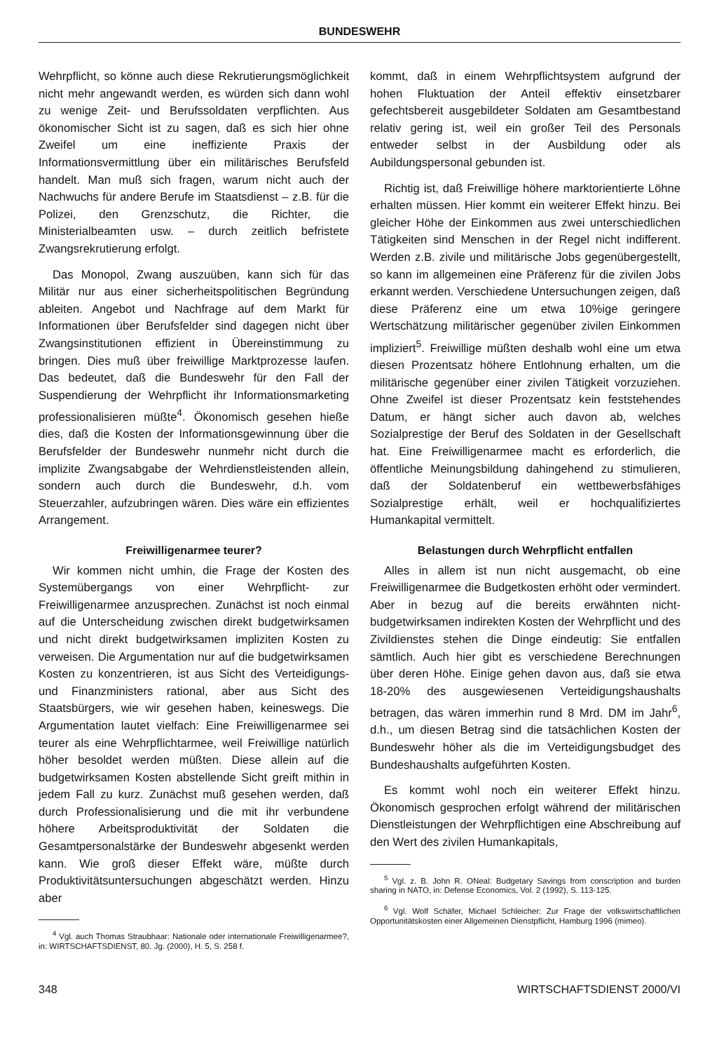BUNDESWEHR
Wehrpflicht, so könne auch diese Rekrutierungsmöglichkeit nicht mehr angewandt werden, es würden sich dann wohl zu wenige Zeit- und Berufssoldaten verpflichten. Aus ökonomischer Sicht ist zu sagen, daß es sich hier ohne Zweifel um eine ineffiziente Praxis der Informationsvermittlung über ein militärisches Berufsfeld handelt. Man muß sich fragen, warum nicht auch der Nachwuchs für andere Berufe im Staatsdienst – z.B. für die Polizei, den Grenzschutz, die Richter, die Ministerialbeamten usw. – durch zeitlich befristete Zwangsrekrutierung erfolgt.
Das Monopol, Zwang auszuüben, kann sich für das Militär nur aus einer sicherheitspolitischen Begründung ableiten. Angebot und Nachfrage auf dem Markt für Informationen über Berufsfelder sind dagegen nicht über Zwangsinstitutionen effizient in Übereinstimmung zu bringen. Dies muß über freiwillige Marktprozesse laufen. Das bedeutet, daß die Bundeswehr für den Fall der Suspendierung der Wehrpflicht ihr Informationsmarketing professionalisieren müßte<sup>4</sup>. Ökonomisch gesehen hieße dies, daß die Kosten der Informationsgewinnung über die Berufsfelder der Bundeswehr nunmehr nicht durch die implizite Zwangsabgabe der Wehrdienstleistenden allein, sondern auch durch die Bundeswehr, d.h. vom Steuerzahler, aufzubringen wären. Dies wäre ein effizientes Arrangement.
Freiwilligenarmee teurer?
Wir kommen nicht umhin, die Frage der Kosten des Systemübergangs von einer Wehrpflicht- zur Freiwilligenarmee anzusprechen. Zunächst ist noch einmal auf die Unterscheidung zwischen direkt budgetwirksamen und nicht direkt budgetwirksamen impliziten Kosten zu verweisen. Die Argumentation nur auf die budgetwirksamen Kosten zu konzentrieren, ist aus Sicht des Verteidigungs- und Finanzministers rational, aber aus Sicht des Staatsbürgers, wie wir gesehen haben, keineswegs. Die Argumentation lautet vielfach: Eine Freiwilligenarmee sei teurer als eine Wehrpflichtarmee, weil Freiwillige natürlich höher besoldet werden müßten. Diese allein auf die budgetwirksamen Kosten abstellende Sicht greift mithin in jedem Fall zu kurz. Zunächst muß gesehen werden, daß durch Professionalisierung und die mit ihr verbundene höhere Arbeitsproduktivität der Soldaten die Gesamtpersonalstärke der Bundeswehr abgesenkt werden kann. Wie groß dieser Effekt wäre, müßte durch Produktivitätsuntersuchungen abgeschätzt werden. Hinzu aber
<sup>4</sup> Vgl. auch Thomas Straubhaar: Nationale oder internationale Freiwilligenarmee?, in: WIRTSCHAFTSDIENST, 80. Jg. (2000), H. 5, S. 258 f.
kommt, daß in einem Wehrpflichtsystem aufgrund der hohen Fluktuation der Anteil effektiv einsetzbarer gefechtsbereit ausgebildeter Soldaten am Gesamtbestand relativ gering ist, weil ein großer Teil des Personals entweder selbst in der Ausbildung oder als Aubildungspersonal gebunden ist.
Richtig ist, daß Freiwillige höhere marktorientierte Löhne erhalten müssen. Hier kommt ein weiterer Effekt hinzu. Bei gleicher Höhe der Einkommen aus zwei unterschiedlichen Tätigkeiten sind Menschen in der Regel nicht indifferent. Werden z.B. zivile und militärische Jobs gegenübergestellt, so kann im allgemeinen eine Präferenz für die zivilen Jobs erkannt werden. Verschiedene Untersuchungen zeigen, daß diese Präferenz eine um etwa 10%ige geringere Wertschätzung militärischer gegenüber zivilen Einkommen impliziert<sup>5</sup>. Freiwillige müßten deshalb wohl eine um etwa diesen Prozentsatz höhere Entlohnung erhalten, um die militärische gegenüber einer zivilen Tätigkeit vorzuziehen. Ohne Zweifel ist dieser Prozentsatz kein feststehendes Datum, er hängt sicher auch davon ab, welches Sozialprestige der Beruf des Soldaten in der Gesellschaft hat. Eine Freiwilligenarmee macht es erforderlich, die öffentliche Meinungsbildung dahingehend zu stimulieren, daß der Soldatenberuf ein wettbewerbsfähiges Sozialprestige erhält, weil er hochqualifiziertes Humankapital vermittelt.
Belastungen durch Wehrpflicht entfallen
Alles in allem ist nun nicht ausgemacht, ob eine Freiwilligenarmee die Budgetkosten erhöht oder vermindert. Aber in bezug auf die bereits erwähnten nicht-budgetwirksamen indirekten Kosten der Wehrpflicht und des Zivildienstes stehen die Dinge eindeutig: Sie entfallen sämtlich. Auch hier gibt es verschiedene Berechnungen über deren Höhe. Einige gehen davon aus, daß sie etwa 18-20% des ausgewiesenen Verteidigungshaushalts betragen, das wären immerhin rund 8 Mrd. DM im Jahr<sup>6</sup>, d.h., um diesen Betrag sind die tatsächlichen Kosten der Bundeswehr höher als die im Verteidigungsbudget des Bundeshaushalts aufgeführten Kosten.
Es kommt wohl noch ein weiterer Effekt hinzu. Ökonomisch gesprochen erfolgt während der militärischen Dienstleistungen der Wehrpflichtigen eine Abschreibung auf den Wert des zivilen Humankapitals,
<sup>5</sup> Vgl. z. B. John R. ONeal: Budgetary Savings from conscription and burden sharing in NATO, in: Defense Economics, Vol. 2 (1992), S. 113-125.
<sup>6</sup> Vgl. Wolf Schäfer, Michael Schleicher: Zur Frage der volkswirtschaftlichen Opportunitätskosten einer Allgemeinen Dienstpflicht, Hamburg 1996 (mimeo).
348 WIRTSCHAFTSDIENST 2000/VI